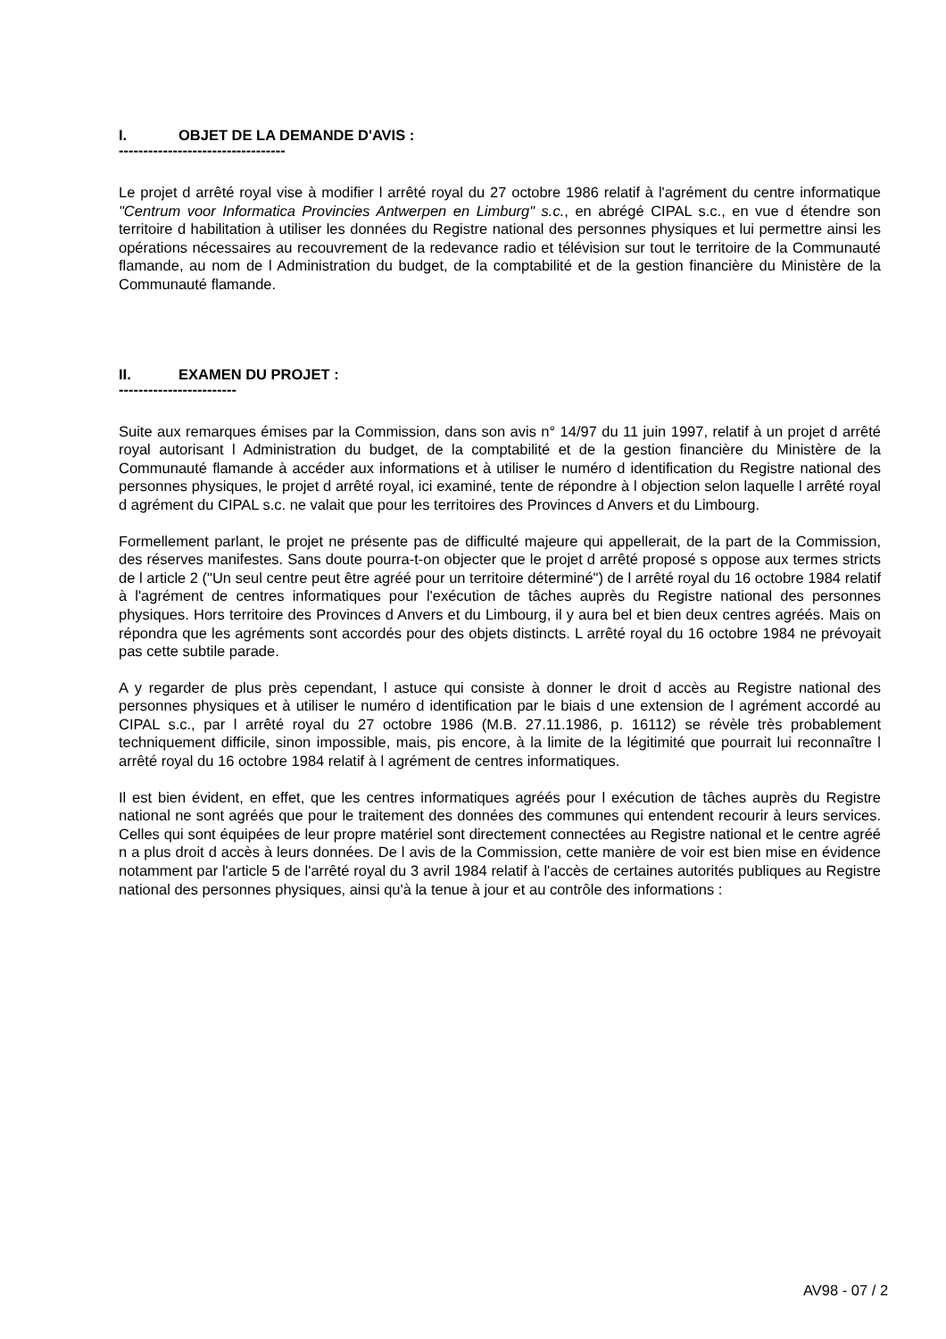I. OBJET DE LA DEMANDE D'AVIS :
----------------------------------
Le projet d arrêté royal vise à modifier l arrêté royal du 27 octobre 1986 relatif à l'agrément du centre informatique "Centrum voor Informatica Provincies Antwerpen en Limburg" s.c., en abrégé CIPAL s.c., en vue d étendre son territoire d habilitation à utiliser les données du Registre national des personnes physiques et lui permettre ainsi les opérations nécessaires au recouvrement de la redevance radio et télévision sur tout le territoire de la Communauté flamande, au nom de l Administration du budget, de la comptabilité et de la gestion financière du Ministère de la Communauté flamande.
II. EXAMEN DU PROJET :
------------------------
Suite aux remarques émises par la Commission, dans son avis n° 14/97 du 11 juin 1997, relatif à un projet d arrêté royal autorisant l Administration du budget, de la comptabilité et de la gestion financière du Ministère de la Communauté flamande à accéder aux informations et à utiliser le numéro d identification du Registre national des personnes physiques, le projet d arrêté royal, ici examiné, tente de répondre à l objection selon laquelle l arrêté royal d agrément du CIPAL s.c. ne valait que pour les territoires des Provinces d Anvers et du Limbourg.
Formellement parlant, le projet ne présente pas de difficulté majeure qui appellerait, de la part de la Commission, des réserves manifestes. Sans doute pourra-t-on objecter que le projet d arrêté proposé s oppose aux termes stricts de l article 2 ("Un seul centre peut être agréé pour un territoire déterminé") de l arrêté royal du 16 octobre 1984 relatif à l'agrément de centres informatiques pour l'exécution de tâches auprès du Registre national des personnes physiques. Hors territoire des Provinces d Anvers et du Limbourg, il y aura bel et bien deux centres agréés. Mais on répondra que les agréments sont accordés pour des objets distincts. L arrêté royal du 16 octobre 1984 ne prévoyait pas cette subtile parade.
A y regarder de plus près cependant, l astuce qui consiste à donner le droit d accès au Registre national des personnes physiques et à utiliser le numéro d identification par le biais d une extension de l agrément accordé au CIPAL s.c., par l arrêté royal du 27 octobre 1986 (M.B. 27.11.1986, p. 16112) se révèle très probablement techniquement difficile, sinon impossible, mais, pis encore, à la limite de la légitimité que pourrait lui reconnaître l arrêté royal du 16 octobre 1984 relatif à l agrément de centres informatiques.
Il est bien évident, en effet, que les centres informatiques agréés pour l exécution de tâches auprès du Registre national ne sont agréés que pour le traitement des données des communes qui entendent recourir à leurs services. Celles qui sont équipées de leur propre matériel sont directement connectées au Registre national et le centre agréé n a plus droit d accès à leurs données. De l avis de la Commission, cette manière de voir est bien mise en évidence notamment par l'article 5 de l'arrêté royal du 3 avril 1984 relatif à l'accès de certaines autorités publiques au Registre national des personnes physiques, ainsi qu'à la tenue à jour et au contrôle des informations :
AV98 - 07 / 2